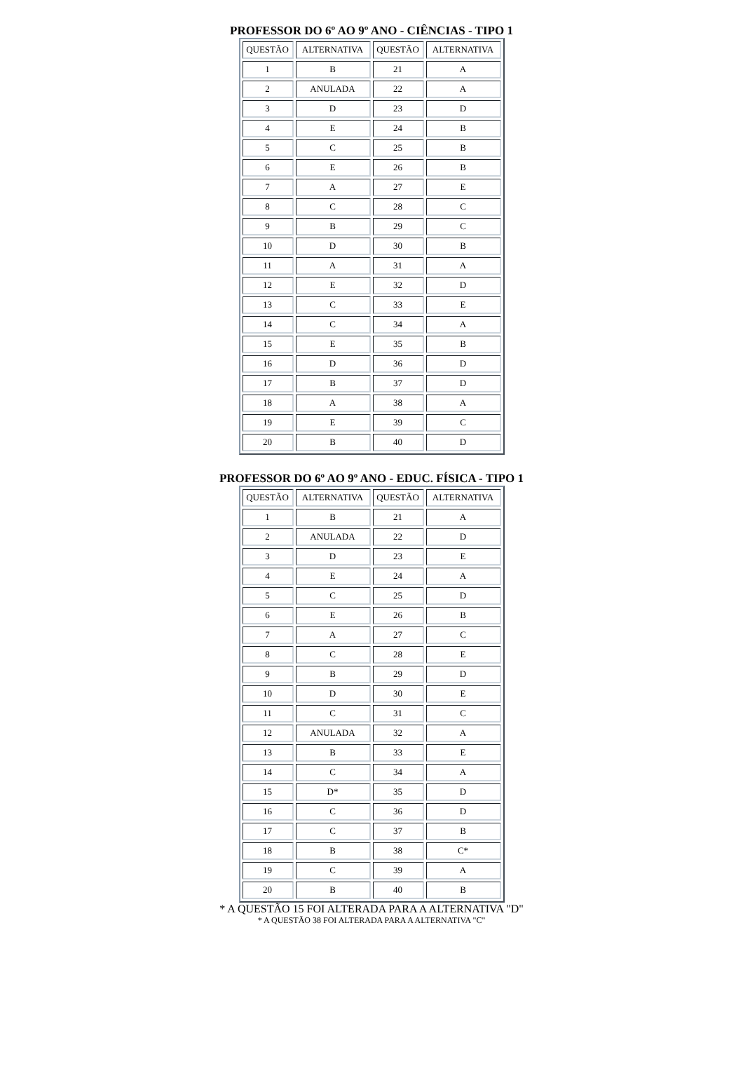PROFESSOR DO 6º AO 9º ANO - CIÊNCIAS - TIPO 1
| QUESTÃO | ALTERNATIVA | QUESTÃO | ALTERNATIVA |
| 1 | B | 21 | A |
| 2 | ANULADA | 22 | A |
| 3 | D | 23 | D |
| 4 | E | 24 | B |
| 5 | C | 25 | B |
| 6 | E | 26 | B |
| 7 | A | 27 | E |
| 8 | C | 28 | C |
| 9 | B | 29 | C |
| 10 | D | 30 | B |
| 11 | A | 31 | A |
| 12 | E | 32 | D |
| 13 | C | 33 | E |
| 14 | C | 34 | A |
| 15 | E | 35 | B |
| 16 | D | 36 | D |
| 17 | B | 37 | D |
| 18 | A | 38 | A |
| 19 | E | 39 | C |
| 20 | B | 40 | D |
PROFESSOR DO 6º AO 9º ANO - EDUC. FÍSICA - TIPO 1
| QUESTÃO | ALTERNATIVA | QUESTÃO | ALTERNATIVA |
| 1 | B | 21 | A |
| 2 | ANULADA | 22 | D |
| 3 | D | 23 | E |
| 4 | E | 24 | A |
| 5 | C | 25 | D |
| 6 | E | 26 | B |
| 7 | A | 27 | C |
| 8 | C | 28 | E |
| 9 | B | 29 | D |
| 10 | D | 30 | E |
| 11 | C | 31 | C |
| 12 | ANULADA | 32 | A |
| 13 | B | 33 | E |
| 14 | C | 34 | A |
| 15 | D* | 35 | D |
| 16 | C | 36 | D |
| 17 | C | 37 | B |
| 18 | B | 38 | C* |
| 19 | C | 39 | A |
| 20 | B | 40 | B |
* A QUESTÃO 15 FOI ALTERADA PARA A ALTERNATIVA "D"
* A QUESTÃO 38 FOI ALTERADA PARA A ALTERNATIVA "C"